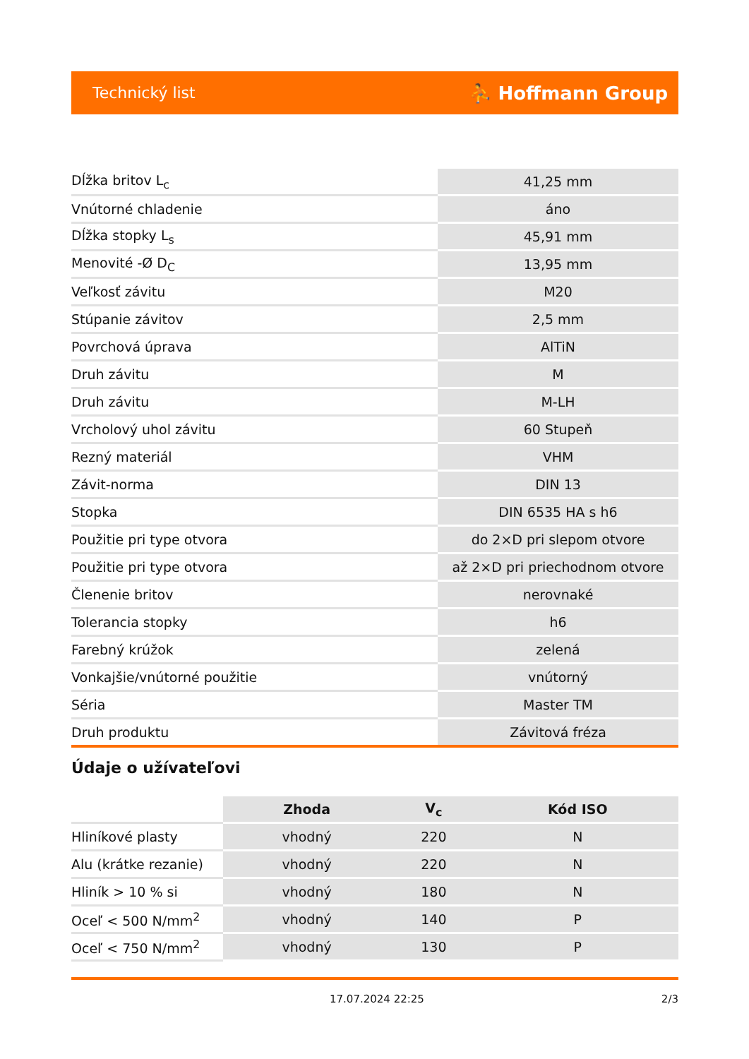Technický list ⛹ Hoffmann Group
| Dĺžka britov L<sub>c</sub> | 41,25 mm |
| Vnútorné chladenie | áno |
| Dĺžka stopky L<sub>s</sub> | 45,91 mm |
| Menovité -Ø D<sub>C</sub> | 13,95 mm |
| Veľkosť závitu | M20 |
| Stúpanie závitov | 2,5 mm |
| Povrchová úprava | AlTiN |
| Druh závitu | M |
| Druh závitu | M-LH |
| Vrcholový uhol závitu | 60 Stupeň |
| Rezný materiál | VHM |
| Závit-norma | DIN 13 |
| Stopka | DIN 6535 HA s h6 |
| Použitie pri type otvora | do 2×D pri slepom otvore |
| Použitie pri type otvora | až 2×D pri priechodnom otvore |
| Členenie britov | nerovnaké |
| Tolerancia stopky | h6 |
| Farebný krúžok | zelená |
| Vonkajšie/vnútorné použitie | vnútorný |
| Séria | Master TM |
| Druh produktu | Závitová fréza |
Údaje o užívateľovi
| | Zhoda | V<sub>c</sub> | Kód ISO |
| --- | --- | --- | --- |
| Hliníkové plasty | vhodný | 220 | N |
| Alu (krátke rezanie) | vhodný | 220 | N |
| Hliník > 10 % si | vhodný | 180 | N |
| Oceľ < 500 N/mm<sup>2</sup> | vhodný | 140 | P |
| Oceľ < 750 N/mm<sup>2</sup> | vhodný | 130 | P |
17.07.2024 22:25 2/3